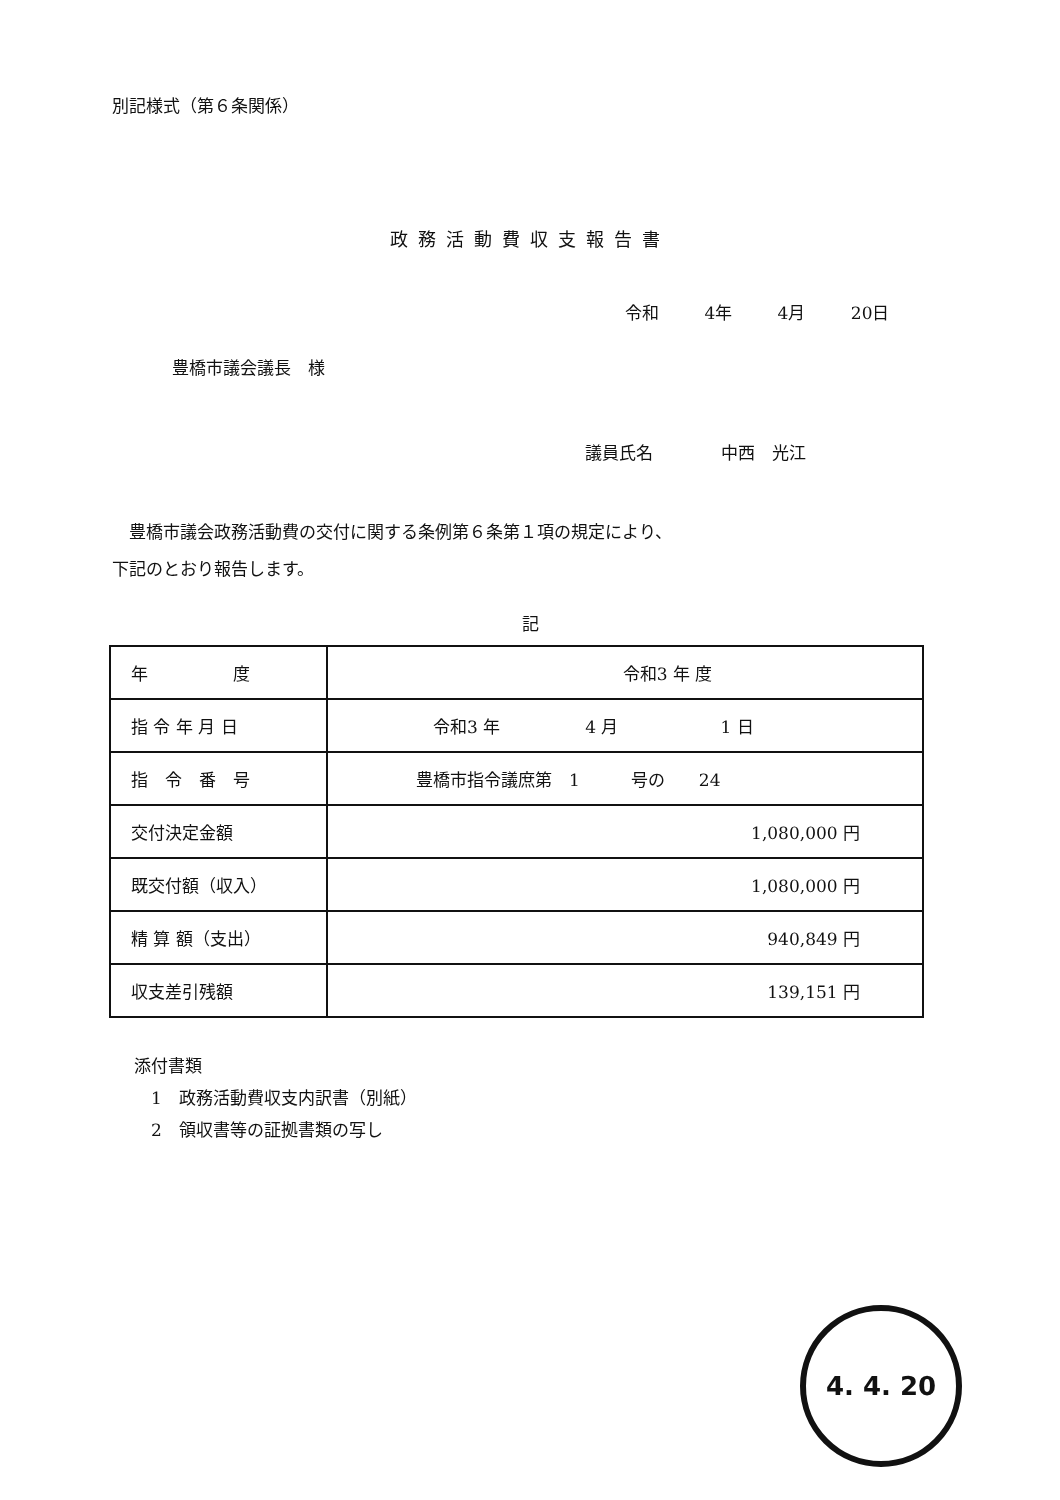別記様式（第６条関係）
政務活動費収支報告書
令和 4年 4月 20日
豊橋市議会議長　様
議員氏名　　　　中西　光江
　豊橋市議会政務活動費の交付に関する条例第６条第１項の規定により、
下記のとおり報告します。
記
| 年 度 | 令和3 年 度 |
| 指 令 年 月 日 | 令和3 年 4 月 1 日 |
| 指 令 番 号 | 豊橋市指令議庶第 1 号の 24 |
| 交付決定金額 | 1,080,000 円 |
| 既交付額（収入） | 1,080,000 円 |
| 精 算 額（支出） | 940,849 円 |
| 収支差引残額 | 139,151 円 |
添付書類
　1　政務活動費収支内訳書（別紙）
　2　領収書等の証拠書類の写し
4. 4. 20